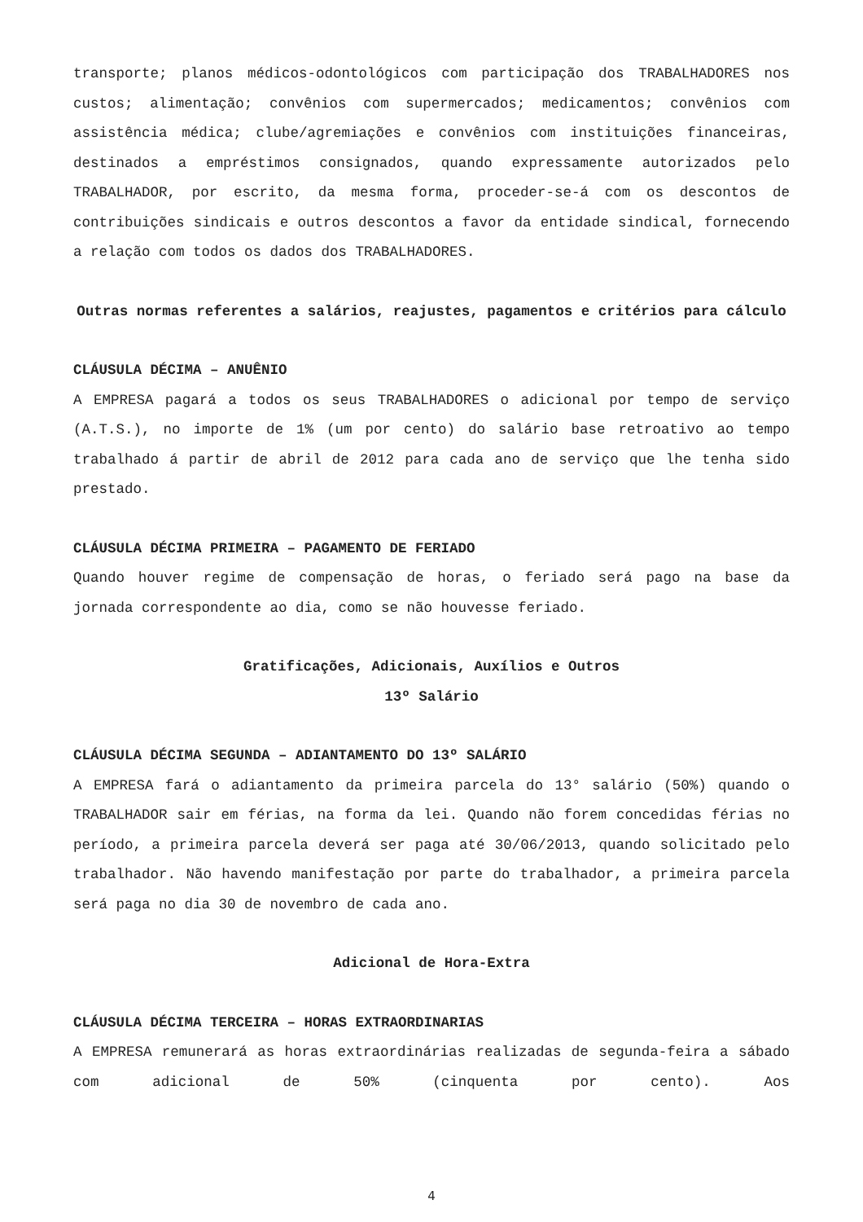transporte; planos médicos-odontológicos com participação dos TRABALHADORES nos custos; alimentação; convênios com supermercados; medicamentos; convênios com assistência médica; clube/agremiações e convênios com instituições financeiras, destinados a empréstimos consignados, quando expressamente autorizados pelo TRABALHADOR, por escrito, da mesma forma, proceder-se-á com os descontos de contribuições sindicais e outros descontos a favor da entidade sindical, fornecendo a relação com todos os dados dos TRABALHADORES.
Outras normas referentes a salários, reajustes, pagamentos e critérios para cálculo
CLÁUSULA DÉCIMA – ANUÊNIO
A EMPRESA pagará a todos os seus TRABALHADORES o adicional por tempo de serviço (A.T.S.), no importe de 1% (um por cento) do salário base retroativo ao tempo trabalhado á partir de abril de 2012 para cada ano de serviço que lhe tenha sido prestado.
CLÁUSULA DÉCIMA PRIMEIRA – PAGAMENTO DE FERIADO
Quando houver regime de compensação de horas, o feriado será pago na base da jornada correspondente ao dia, como se não houvesse feriado.
Gratificações, Adicionais, Auxílios e Outros
13º Salário
CLÁUSULA DÉCIMA SEGUNDA – ADIANTAMENTO DO 13º SALÁRIO
A EMPRESA fará o adiantamento da primeira parcela do 13° salário (50%) quando o TRABALHADOR sair em férias, na forma da lei. Quando não forem concedidas férias no período, a primeira parcela deverá ser paga até 30/06/2013, quando solicitado pelo trabalhador. Não havendo manifestação por parte do trabalhador, a primeira parcela será paga no dia 30 de novembro de cada ano.
Adicional de Hora-Extra
CLÁUSULA DÉCIMA TERCEIRA – HORAS EXTRAORDINARIAS
A EMPRESA remunerará as horas extraordinárias realizadas de segunda-feira a sábado com adicional de 50% (cinquenta por cento). Aos
4